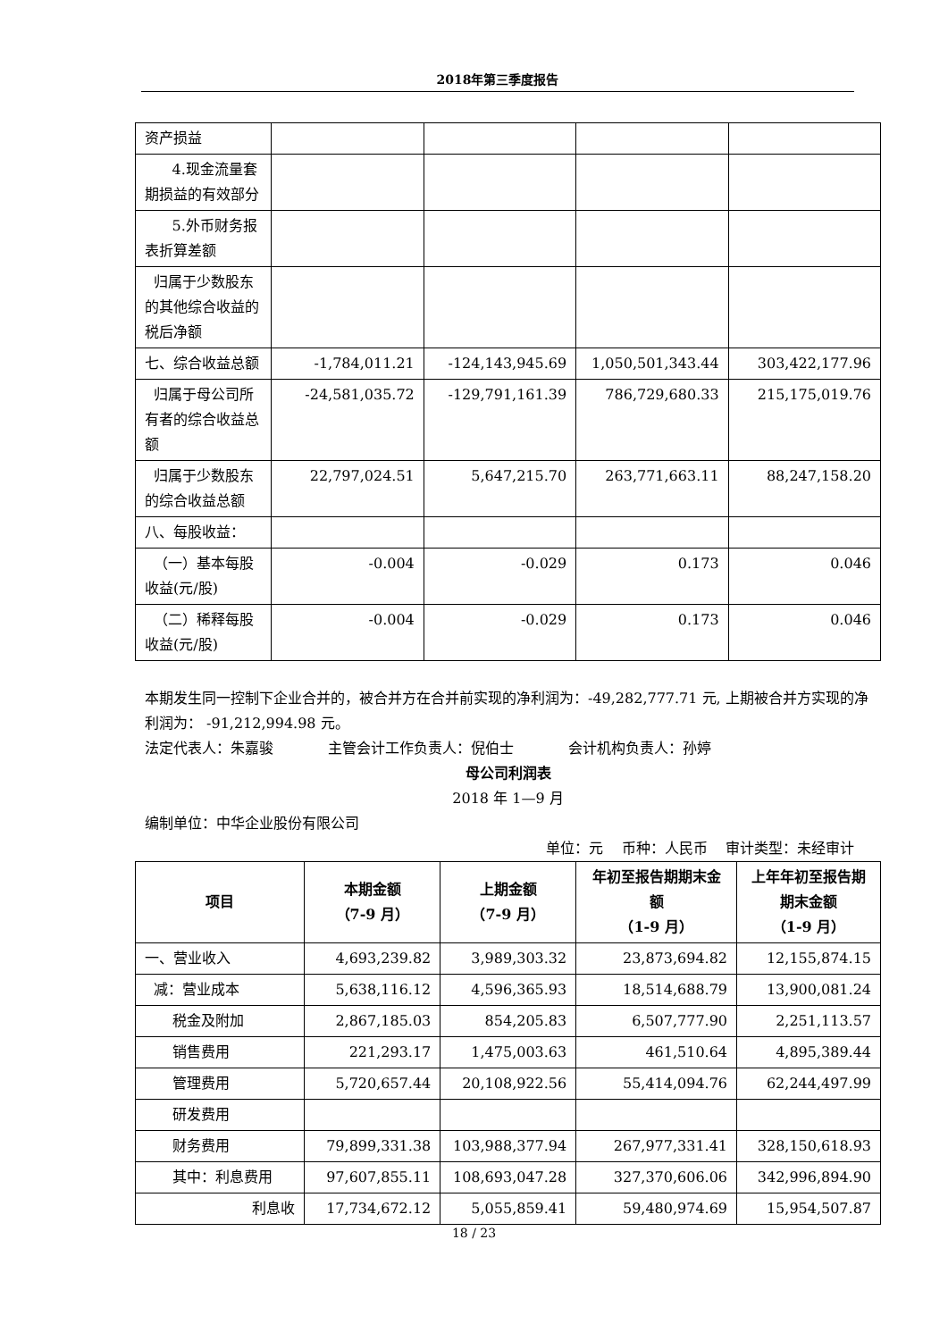2018年第三季度报告
| 资产损益 | | | | |
| 4.现金流量套期损益的有效部分 | | | | |
| 5.外币财务报表折算差额 | | | | |
| 归属于少数股东的其他综合收益的税后净额 | | | | |
| 七、综合收益总额 | -1,784,011.21 | -124,143,945.69 | 1,050,501,343.44 | 303,422,177.96 |
| 归属于母公司所有者的综合收益总额 | -24,581,035.72 | -129,791,161.39 | 786,729,680.33 | 215,175,019.76 |
| 归属于少数股东的综合收益总额 | 22,797,024.51 | 5,647,215.70 | 263,771,663.11 | 88,247,158.20 |
| 八、每股收益： | | | | |
| （一）基本每股收益(元/股) | -0.004 | -0.029 | 0.173 | 0.046 |
| （二）稀释每股收益(元/股) | -0.004 | -0.029 | 0.173 | 0.046 |
本期发生同一控制下企业合并的，被合并方在合并前实现的净利润为：-49,282,777.71 元, 上期被合并方实现的净利润为： -91,212,994.98 元。
法定代表人：朱嘉骏 主管会计工作负责人：倪伯士 会计机构负责人：孙婷
母公司利润表
2018 年 1—9 月
编制单位：中华企业股份有限公司
单位：元 币种：人民币 审计类型：未经审计
| 项目 | 本期金额 （7-9 月） | 上期金额 （7-9 月） | 年初至报告期期末金额 （1-9 月） | 上年年初至报告期期末金额 （1-9 月） |
| --- | --- | --- | --- | --- |
| 一、营业收入 | 4,693,239.82 | 3,989,303.32 | 23,873,694.82 | 12,155,874.15 |
| 减：营业成本 | 5,638,116.12 | 4,596,365.93 | 18,514,688.79 | 13,900,081.24 |
| 税金及附加 | 2,867,185.03 | 854,205.83 | 6,507,777.90 | 2,251,113.57 |
| 销售费用 | 221,293.17 | 1,475,003.63 | 461,510.64 | 4,895,389.44 |
| 管理费用 | 5,720,657.44 | 20,108,922.56 | 55,414,094.76 | 62,244,497.99 |
| 研发费用 | | | | |
| 财务费用 | 79,899,331.38 | 103,988,377.94 | 267,977,331.41 | 328,150,618.93 |
| 其中：利息费用 | 97,607,855.11 | 108,693,047.28 | 327,370,606.06 | 342,996,894.90 |
| 利息收 | 17,734,672.12 | 5,055,859.41 | 59,480,974.69 | 15,954,507.87 |
18 / 23